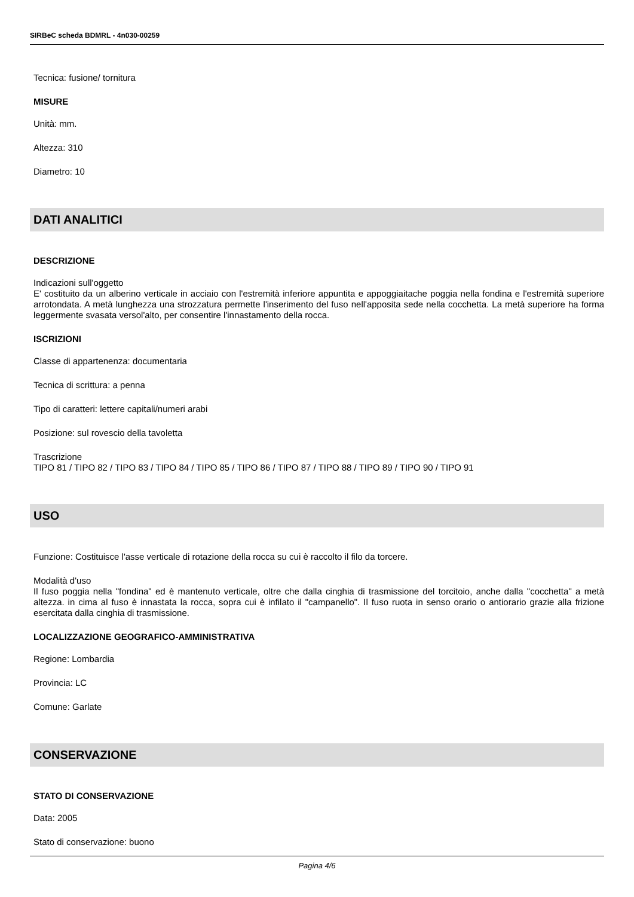SIRBeC scheda BDMRL - 4n030-00259
Tecnica: fusione/ tornitura
MISURE
Unità: mm.
Altezza: 310
Diametro: 10
DATI ANALITICI
DESCRIZIONE
Indicazioni sull'oggetto
E' costituito da un alberino verticale in acciaio con l'estremità inferiore appuntita e appoggiaitache poggia nella fondina e l'estremità superiore arrotondata. A metà lunghezza una strozzatura permette l'inserimento del fuso nell'apposita sede nella cocchetta. La metà superiore ha forma leggermente svasata versol'alto, per consentire l'innastamento della rocca.
ISCRIZIONI
Classe di appartenenza: documentaria
Tecnica di scrittura: a penna
Tipo di caratteri: lettere capitali/numeri arabi
Posizione: sul rovescio della tavoletta
Trascrizione
TIPO 81 / TIPO 82 / TIPO 83 / TIPO 84 / TIPO 85 / TIPO 86 / TIPO 87 / TIPO 88 / TIPO 89 / TIPO 90 / TIPO 91
USO
Funzione: Costituisce l'asse verticale di rotazione della rocca su cui è raccolto il filo da torcere.
Modalità d'uso
Il fuso poggia nella "fondina" ed è mantenuto verticale, oltre che dalla cinghia di trasmissione del torcitoio, anche dalla "cocchetta" a metà altezza. in cima al fuso è innastata la rocca, sopra cui è infilato il "campanello". Il fuso ruota in senso orario o antiorario grazie alla frizione esercitata dalla cinghia di trasmissione.
LOCALIZZAZIONE GEOGRAFICO-AMMINISTRATIVA
Regione: Lombardia
Provincia: LC
Comune: Garlate
CONSERVAZIONE
STATO DI CONSERVAZIONE
Data: 2005
Stato di conservazione: buono
Pagina 4/6